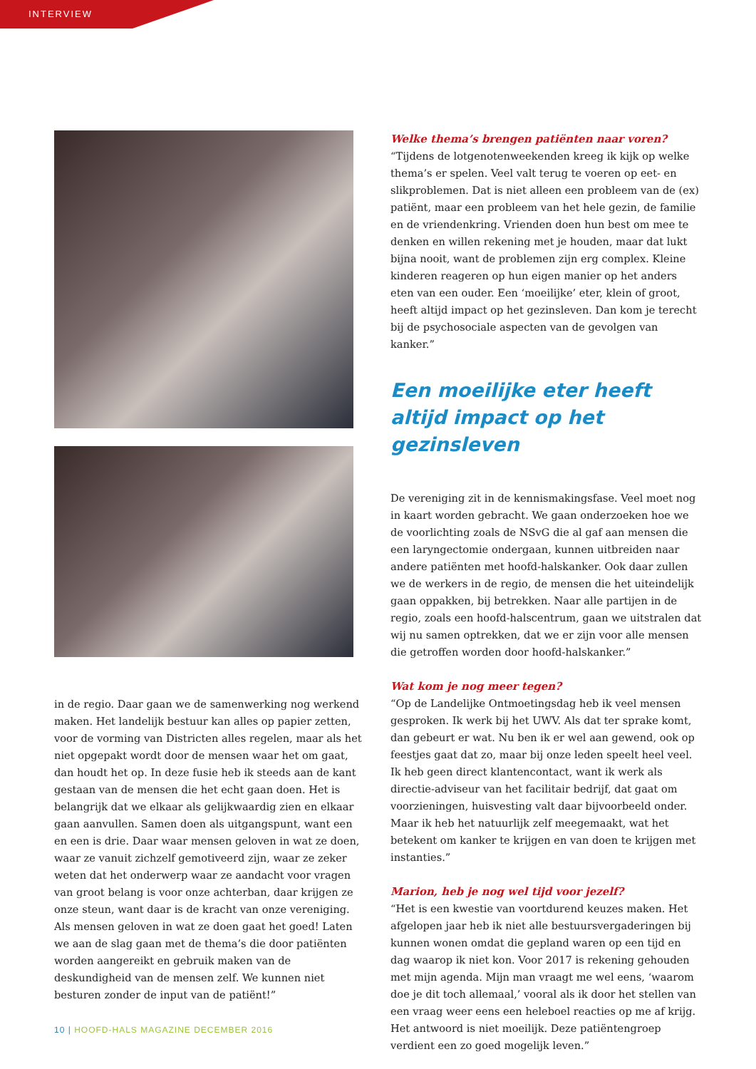INTERVIEW
in de regio. Daar gaan we de samenwerking nog werkend maken. Het landelijk bestuur kan alles op papier zetten, voor de vorming van Districten alles regelen, maar als het niet opgepakt wordt door de mensen waar het om gaat, dan houdt het op. In deze fusie heb ik steeds aan de kant gestaan van de mensen die het echt gaan doen. Het is belangrijk dat we elkaar als gelijkwaardig zien en elkaar gaan aanvullen. Samen doen als uitgangspunt, want een en een is drie. Daar waar mensen geloven in wat ze doen, waar ze vanuit zichzelf gemotiveerd zijn, waar ze zeker weten dat het onderwerp waar ze aandacht voor vragen van groot belang is voor onze achterban, daar krijgen ze onze steun, want daar is de kracht van onze vereniging. Als mensen geloven in wat ze doen gaat het goed! Laten we aan de slag gaan met de thema’s die door patiënten worden aangereikt en gebruik maken van de deskundigheid van de mensen zelf. We kunnen niet besturen zonder de input van de patiënt!”
Welke thema’s brengen patiënten naar voren?
“Tijdens de lotgenotenweekenden kreeg ik kijk op welke thema’s er spelen. Veel valt terug te voeren op eet- en slikproblemen. Dat is niet alleen een probleem van de (ex) patiënt, maar een probleem van het hele gezin, de familie en de vriendenkring. Vrienden doen hun best om mee te denken en willen rekening met je houden, maar dat lukt bijna nooit, want de problemen zijn erg complex. Kleine kinderen reageren op hun eigen manier op het anders eten van een ouder. Een ‘moeilijke’ eter, klein of groot, heeft altijd impact op het gezinsleven. Dan kom je terecht bij de psychosociale aspecten van de gevolgen van kanker.”
Een moeilijke eter heeft altijd impact op het gezinsleven
De vereniging zit in de kennismakingsfase. Veel moet nog in kaart worden gebracht. We gaan onderzoeken hoe we de voorlichting zoals de NSvG die al gaf aan mensen die een laryngectomie ondergaan, kunnen uitbreiden naar andere patiënten met hoofd-halskanker. Ook daar zullen we de werkers in de regio, de mensen die het uiteindelijk gaan oppakken, bij betrekken. Naar alle partijen in de regio, zoals een hoofd-halscentrum, gaan we uitstralen dat wij nu samen optrekken, dat we er zijn voor alle mensen die getroffen worden door hoofd-halskanker.”
Wat kom je nog meer tegen?
“Op de Landelijke Ontmoetingsdag heb ik veel mensen gesproken. Ik werk bij het UWV. Als dat ter sprake komt, dan gebeurt er wat. Nu ben ik er wel aan gewend, ook op feestjes gaat dat zo, maar bij onze leden speelt heel veel. Ik heb geen direct klantencontact, want ik werk als directie-adviseur van het facilitair bedrijf, dat gaat om voorzieningen, huisvesting valt daar bijvoorbeeld onder. Maar ik heb het natuurlijk zelf meegemaakt, wat het betekent om kanker te krijgen en van doen te krijgen met instanties.”
Marion, heb je nog wel tijd voor jezelf?
“Het is een kwestie van voortdurend keuzes maken. Het afgelopen jaar heb ik niet alle bestuursvergaderingen bij kunnen wonen omdat die gepland waren op een tijd en dag waarop ik niet kon. Voor 2017 is rekening gehouden met mijn agenda. Mijn man vraagt me wel eens, ‘waarom doe je dit toch allemaal,’ vooral als ik door het stellen van een vraag weer eens een heleboel reacties op me af krijg. Het antwoord is niet moeilijk. Deze patiëntengroep verdient een zo goed mogelijk leven.”
10 | HOOFD-HALS MAGAZINE DECEMBER 2016